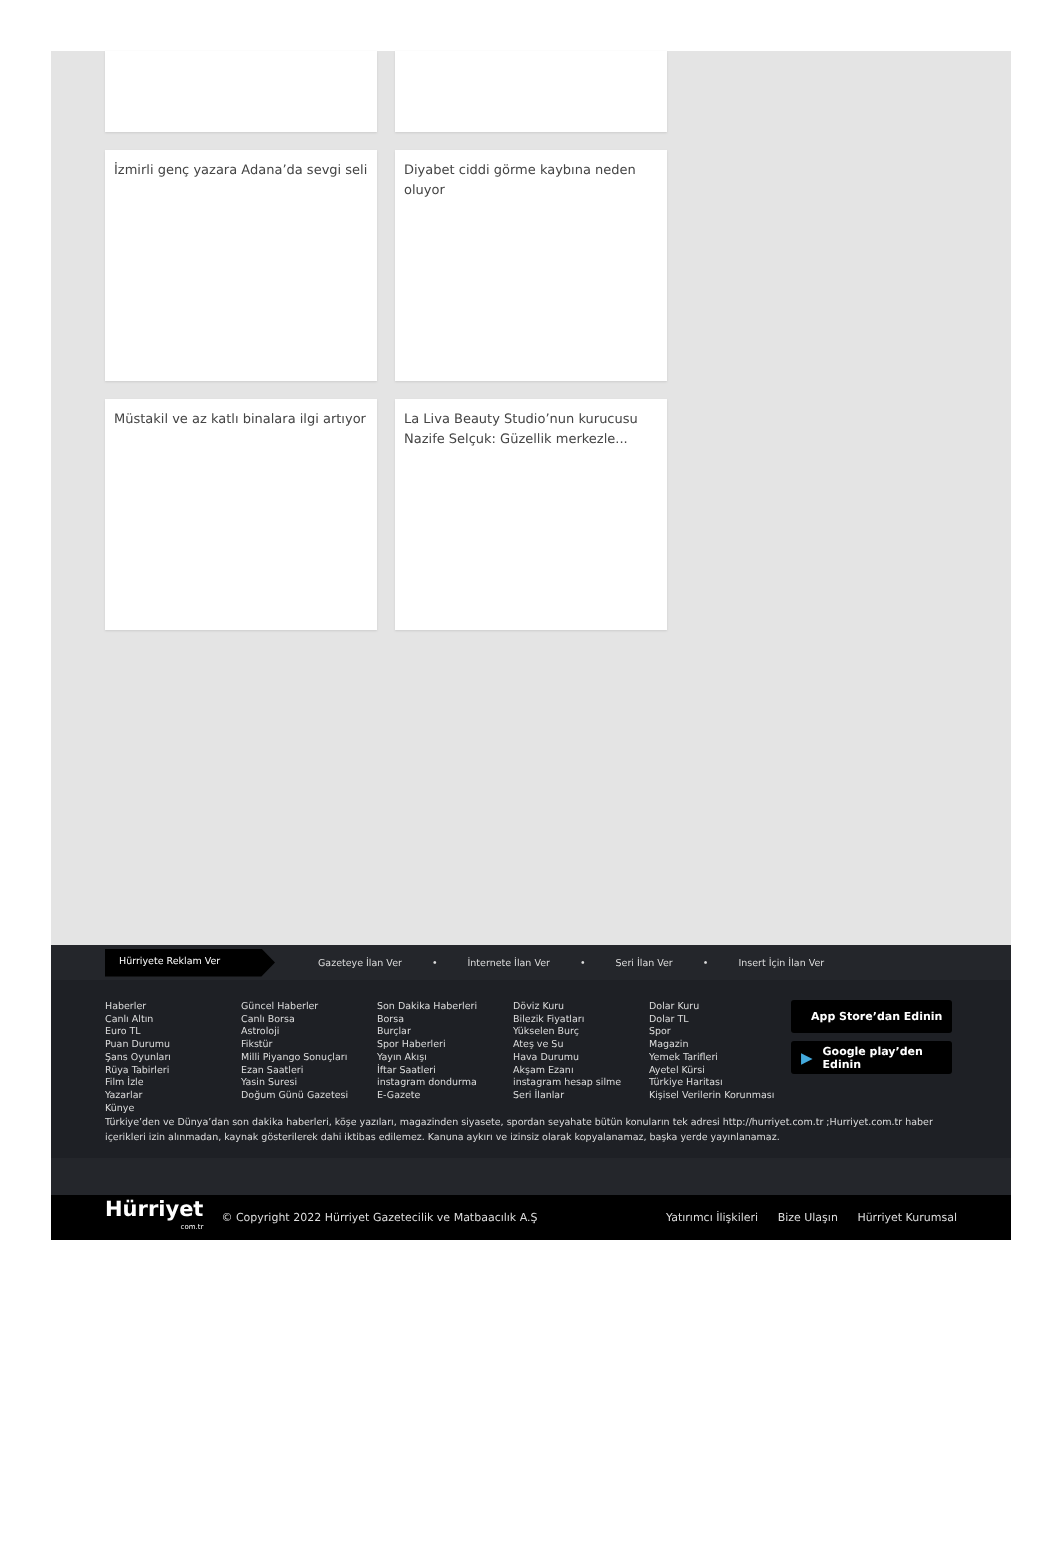İzmirli genç yazara Adana’da sevgi seli
Diyabet ciddi görme kaybına neden oluyor
Müstakil ve az katlı binalara ilgi artıyor
La Liva Beauty Studio’nun kurucusu Nazife Selçuk: Güzellik merkezle...
Hürriyete Reklam Ver
Gazeteye İlan Ver • İnternete İlan Ver • Seri İlan Ver • Insert İçin İlan Ver
Haberler
Canlı Altın
Euro TL
Puan Durumu
Şans Oyunları
Rüya Tabirleri
Film İzle
Yazarlar
Künye
Güncel Haberler
Canlı Borsa
Astroloji
Fikstür
Milli Piyango Sonuçları
Ezan Saatleri
Yasin Suresi
Doğum Günü Gazetesi
Son Dakika Haberleri
Borsa
Burçlar
Spor Haberleri
Yayın Akışı
İftar Saatleri
instagram dondurma
E-Gazete
Döviz Kuru
Bilezik Fiyatları
Yükselen Burç
Ateş ve Su
Hava Durumu
Akşam Ezanı
instagram hesap silme
Seri İlanlar
Dolar Kuru
Dolar TL
Spor
Magazin
Yemek Tarifleri
Ayetel Kürsi
Türkiye Haritası
Kişisel Verilerin Korunması
App Store’dan Edinin
▶ Google play’den Edinin
Türkiye’den ve Dünya’dan son dakika haberleri, köşe yazıları, magazinden siyasete, spordan seyahate bütün konuların tek adresi http://hurriyet.com.tr ;Hurriyet.com.tr haber içerikleri izin alınmadan, kaynak gösterilerek dahi iktibas edilemez. Kanuna aykırı ve izinsiz olarak kopyalanamaz, başka yerde yayınlanamaz.
Hürriyet
com.tr
© Copyright 2022 Hürriyet Gazetecilik ve Matbaacılık A.Ş
Yatırımcı İlişkileri Bize Ulaşın Hürriyet Kurumsal